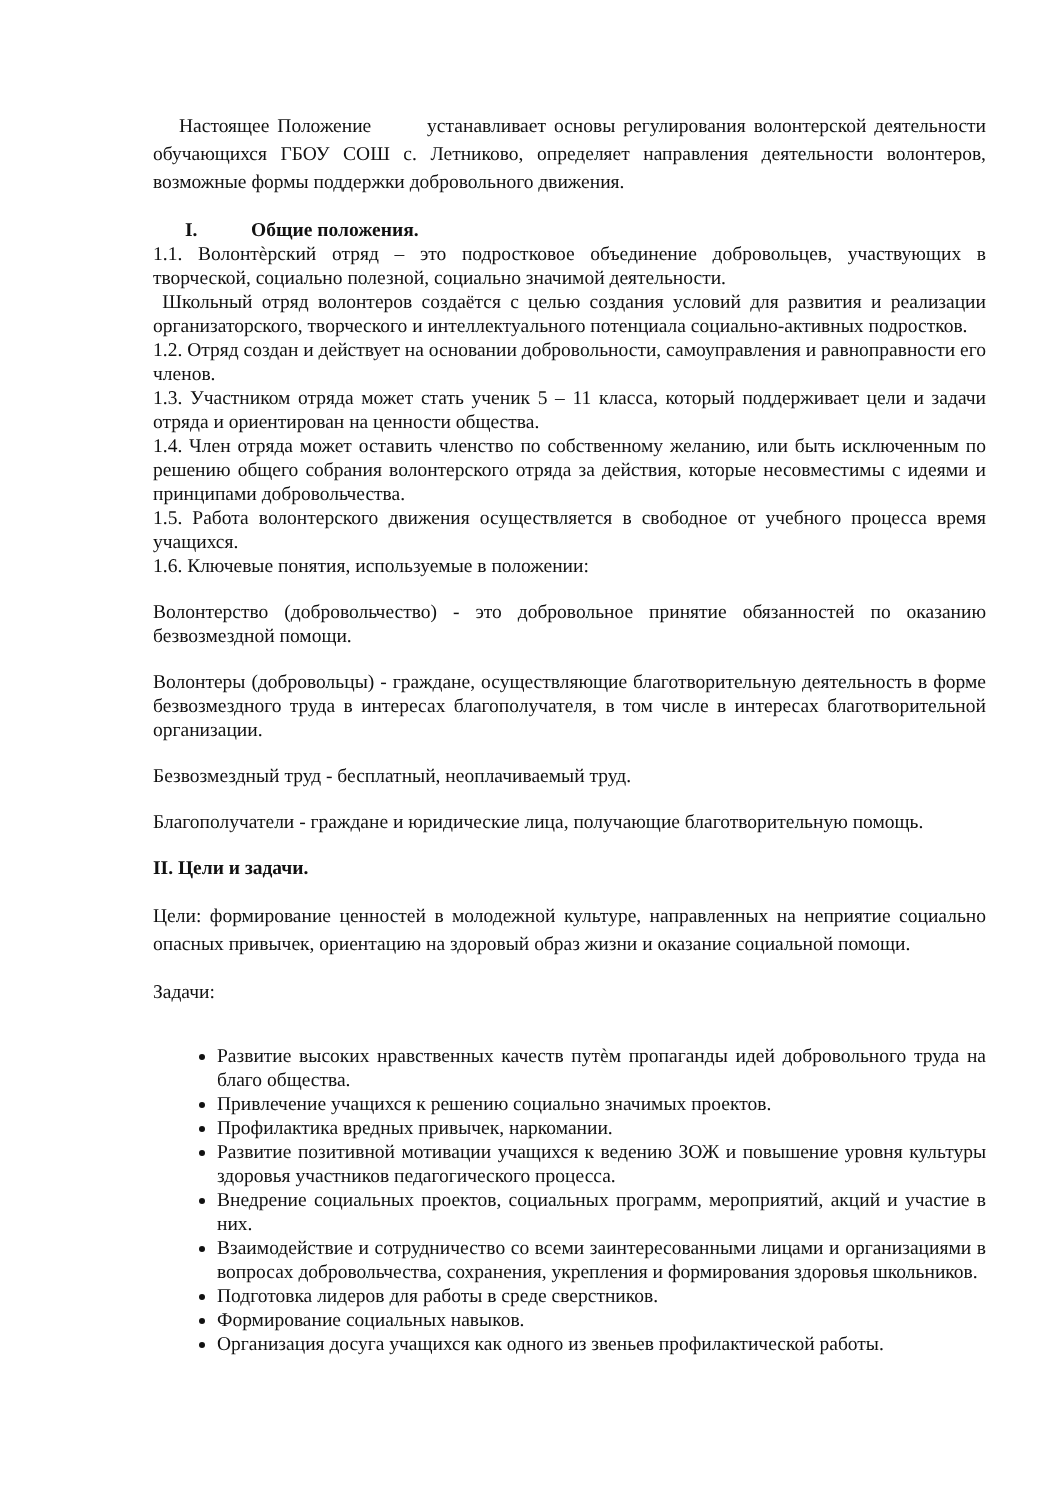Настоящее Положение устанавливает основы регулирования волонтерской деятельности обучающихся ГБОУ СОШ с. Летниково, определяет направления деятельности волонтеров, возможные формы поддержки добровольного движения.
I. Общие положения.
1.1. Волонтѐрский отряд – это подростковое объединение добровольцев, участвующих в творческой, социально полезной, социально значимой деятельности.
Школьный отряд волонтеров создаётся с целью создания условий для развития и реализации организаторского, творческого и интеллектуального потенциала социально-активных подростков.
1.2. Отряд создан и действует на основании добровольности, самоуправления и равноправности его членов.
1.3. Участником отряда может стать ученик 5 – 11 класса, который поддерживает цели и задачи отряда и ориентирован на ценности общества.
1.4. Член отряда может оставить членство по собственному желанию, или быть исключенным по решению общего собрания волонтерского отряда за действия, которые несовместимы с идеями и принципами добровольчества.
1.5. Работа волонтерского движения осуществляется в свободное от учебного процесса время учащихся.
1.6. Ключевые понятия, используемые в положении:
Волонтерство (добровольчество) - это добровольное принятие обязанностей по оказанию безвозмездной помощи.
Волонтеры (добровольцы) - граждане, осуществляющие благотворительную деятельность в форме безвозмездного труда в интересах благополучателя, в том числе в интересах благотворительной организации.
Безвозмездный труд - бесплатный, неоплачиваемый труд.
Благополучатели - граждане и юридические лица, получающие благотворительную помощь.
II. Цели и задачи.
Цели: формирование ценностей в молодежной культуре, направленных на неприятие социально опасных привычек, ориентацию на здоровый образ жизни и оказание социальной помощи.
Задачи:
Развитие высоких нравственных качеств путѐм пропаганды идей добровольного труда на благо общества.
Привлечение учащихся к решению социально значимых проектов.
Профилактика вредных привычек, наркомании.
Развитие позитивной мотивации учащихся к ведению ЗОЖ и повышение уровня культуры здоровья участников педагогического процесса.
Внедрение социальных проектов, социальных программ, мероприятий, акций и участие в них.
Взаимодействие и сотрудничество со всеми заинтересованными лицами и организациями в вопросах добровольчества, сохранения, укрепления и формирования здоровья школьников.
Подготовка лидеров для работы в среде сверстников.
Формирование социальных навыков.
Организация досуга учащихся как одного из звеньев профилактической работы.